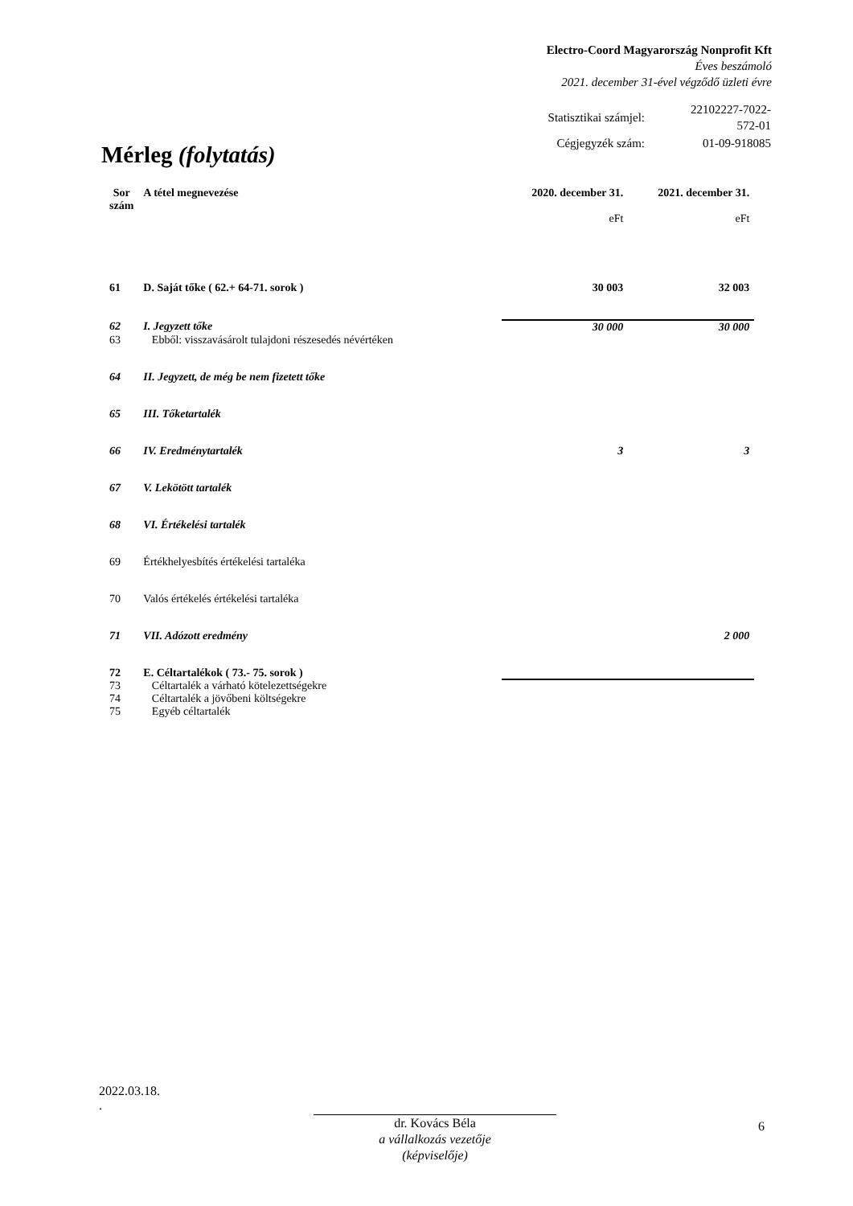Electro-Coord Magyarország Nonprofit Kft
Éves beszámoló
2021. december 31-ével végződő üzleti évre
| Statisztikai számjel: | 22102227-7022-572-01 |
| Cégjegyzék szám: | 01-09-918085 |
Mérleg (folytatás)
| Sor szám | A tétel megnevezése | 2020. december 31. eFt | 2021. december 31. eFt |
| --- | --- | --- | --- |
| 61 | D. Saját tőke ( 62.+ 64-71. sorok ) | 30 003 | 32 003 |
| 62 | I. Jegyzett tőke | 30 000 | 30 000 |
| 63 | Ebből: visszavásárolt tulajdoni részesedés névértéken | | |
| 64 | II. Jegyzett, de még be nem fizetett tőke | | |
| 65 | III. Tőketartalék | | |
| 66 | IV. Eredménytartalék | 3 | 3 |
| 67 | V. Lekötött tartalék | | |
| 68 | VI. Értékelési tartalék | | |
| 69 | Értékhelyesbítés értékelési tartaléka | | |
| 70 | Valós értékelés értékelési tartaléka | | |
| 71 | VII. Adózott eredmény | | 2 000 |
| 72 | E. Céltartalékok ( 73.- 75. sorok ) | | |
| 73 | Céltartalék a várható kötelezettségekre | | |
| 74 | Céltartalék a jövőbeni költségekre | | |
| 75 | Egyéb céltartalék | | |
2022.03.18.
.
dr. Kovács Béla
a vállalkozás vezetője
(képviselője)
6